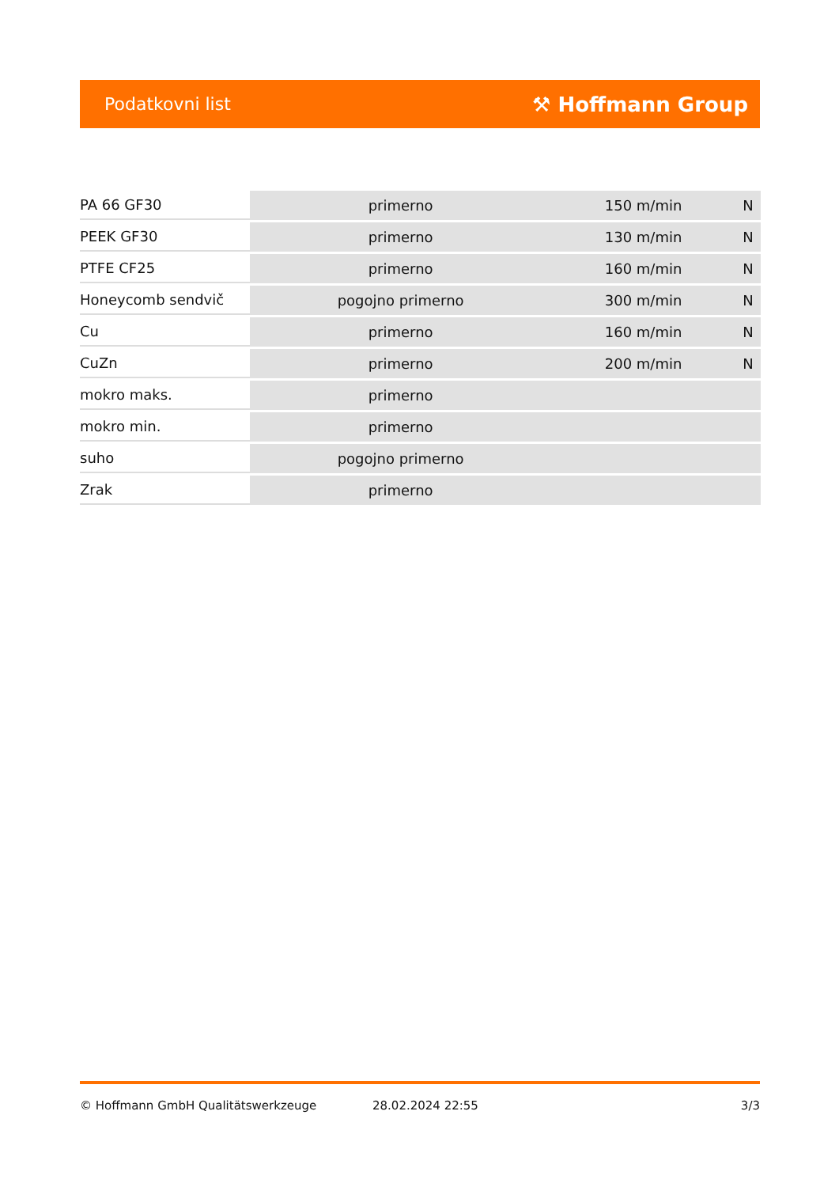Podatkovni list ⚒ Hoffmann Group
| PA 66 GF30 | primerno | 150 m/min | N |
| PEEK GF30 | primerno | 130 m/min | N |
| PTFE CF25 | primerno | 160 m/min | N |
| Honeycomb sendvič | pogojno primerno | 300 m/min | N |
| Cu | primerno | 160 m/min | N |
| CuZn | primerno | 200 m/min | N |
| mokro maks. | primerno | | |
| mokro min. | primerno | | |
| suho | pogojno primerno | | |
| Zrak | primerno | | |
© Hoffmann GmbH Qualitätswerkzeuge 28.02.2024 22:55 3/3